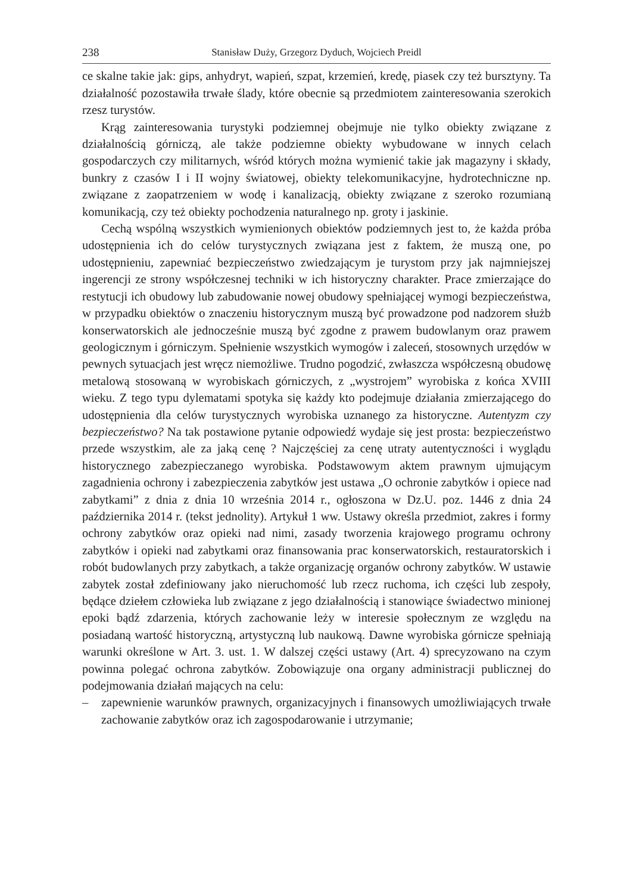238 Stanisław Duży, Grzegorz Dyduch, Wojciech Preidl
ce skalne takie jak: gips, anhydryt, wapień, szpat, krzemień, kredę, piasek czy też bursztyny. Ta działalność pozostawiła trwałe ślady, które obecnie są przedmiotem zainteresowania szerokich rzesz turystów.
Krąg zainteresowania turystyki podziemnej obejmuje nie tylko obiekty związane z działalnością górniczą, ale także podziemne obiekty wybudowane w innych celach gospodarczych czy militarnych, wśród których można wymienić takie jak magazyny i składy, bunkry z czasów I i II wojny światowej, obiekty telekomunikacyjne, hydrotechniczne np. związane z zaopatrzeniem w wodę i kanalizacją, obiekty związane z szeroko rozumianą komunikacją, czy też obiekty pochodzenia naturalnego np. groty i jaskinie.
Cechą wspólną wszystkich wymienionych obiektów podziemnych jest to, że każda próba udostępnienia ich do celów turystycznych związana jest z faktem, że muszą one, po udostępnieniu, zapewniać bezpieczeństwo zwiedzającym je turystom przy jak najmniejszej ingerencji ze strony współczesnej techniki w ich historyczny charakter. Prace zmierzające do restytucji ich obudowy lub zabudowanie nowej obudowy spełniającej wymogi bezpieczeństwa, w przypadku obiektów o znaczeniu historycznym muszą być prowadzone pod nadzorem służb konserwatorskich ale jednocześnie muszą być zgodne z prawem budowlanym oraz prawem geologicznym i górniczym. Spełnienie wszystkich wymogów i zaleceń, stosownych urzędów w pewnych sytuacjach jest wręcz niemożliwe. Trudno pogodzić, zwłaszcza współczesną obudowę metalową stosowaną w wyrobiskach górniczych, z „wystrojem” wyrobiska z końca XVIII wieku. Z tego typu dylematami spotyka się każdy kto podejmuje działania zmierzającego do udostępnienia dla celów turystycznych wyrobiska uznanego za historyczne. Autentyzm czy bezpieczeństwo? Na tak postawione pytanie odpowiedź wydaje się jest prosta: bezpieczeństwo przede wszystkim, ale za jaką cenę ? Najczęściej za cenę utraty autentyczności i wyglądu historycznego zabezpieczanego wyrobiska. Podstawowym aktem prawnym ujmującym zagadnienia ochrony i zabezpieczenia zabytków jest ustawa „O ochronie zabytków i opiece nad zabytkami” z dnia z dnia 10 września 2014 r., ogłoszona w Dz.U. poz. 1446 z dnia 24 października 2014 r. (tekst jednolity). Artykuł 1 ww. Ustawy określa przedmiot, zakres i formy ochrony zabytków oraz opieki nad nimi, zasady tworzenia krajowego programu ochrony zabytków i opieki nad zabytkami oraz finansowania prac konserwatorskich, restauratorskich i robót budowlanych przy zabytkach, a także organizację organów ochrony zabytków. W ustawie zabytek został zdefiniowany jako nieruchomość lub rzecz ruchoma, ich części lub zespoły, będące dziełem człowieka lub związane z jego działalnością i stanowiące świadectwo minionej epoki bądź zdarzenia, których zachowanie leży w interesie społecznym ze względu na posiadaną wartość historyczną, artystyczną lub naukową. Dawne wyrobiska górnicze spełniają warunki określone w Art. 3. ust. 1. W dalszej części ustawy (Art. 4) sprecyzowano na czym powinna polegać ochrona zabytków. Zobowiązuje ona organy administracji publicznej do podejmowania działań mających na celu:
– zapewnienie warunków prawnych, organizacyjnych i finansowych umożliwiających trwałe zachowanie zabytków oraz ich zagospodarowanie i utrzymanie;